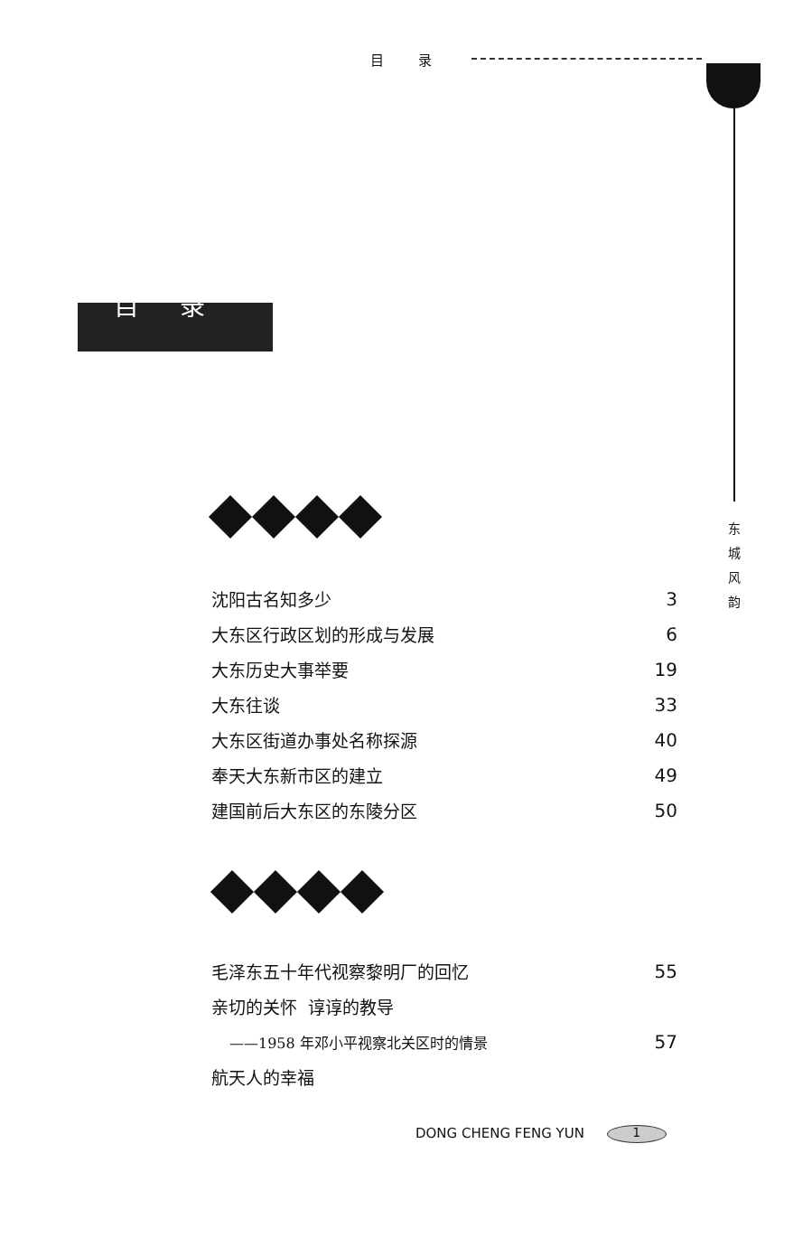目 录
目 录
东 城 风 韵
沈阳古名知多少 3
大东区行政区划的形成与发展 6
大东历史大事举要 19
大东往谈 33
大东区街道办事处名称探源 40
奉天大东新市区的建立 49
建国前后大东区的东陵分区 50
毛泽东五十年代视察黎明厂的回忆 55
亲切的关怀 谆谆的教导
——1958 年邓小平视察北关区时的情景 57
航天人的幸福
DONG CHENG FENG YUN 1